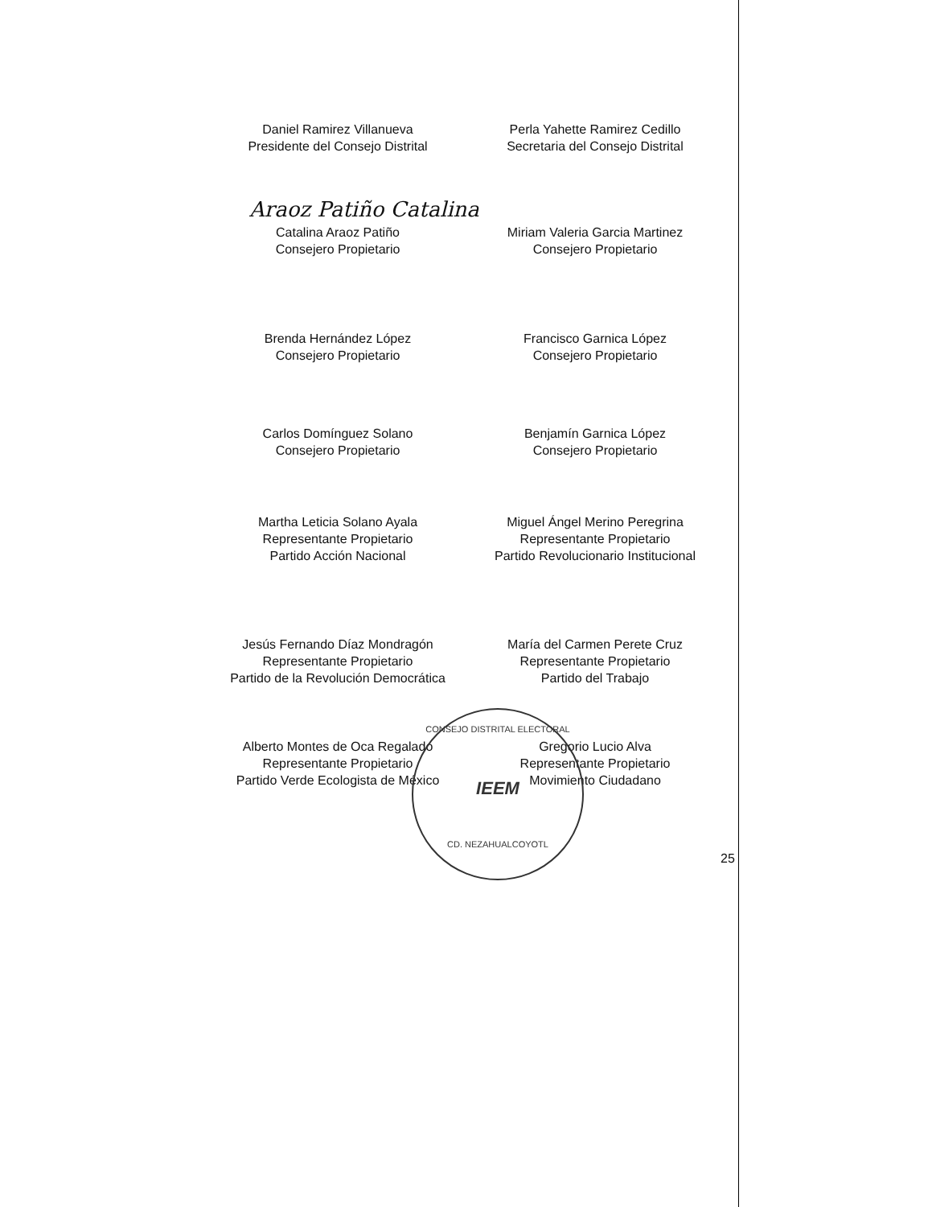Araoz Patiño Catalina
Daniel Ramirez Villanueva
Presidente del Consejo Distrital
Perla Yahette Ramirez Cedillo
Secretaria del Consejo Distrital
Catalina Araoz Patiño
Consejero Propietario
Miriam Valeria Garcia Martinez
Consejero Propietario
Brenda Hernández López
Consejero Propietario
Francisco Garnica López
Consejero Propietario
Carlos Domínguez Solano
Consejero Propietario
Benjamín Garnica López
Consejero Propietario
Martha Leticia Solano Ayala
Representante Propietario
Partido Acción Nacional
Miguel Ángel Merino Peregrina
Representante Propietario
Partido Revolucionario Institucional
Jesús Fernando Díaz Mondragón
Representante Propietario
Partido de la Revolución Democrática
María del Carmen Perete Cruz
Representante Propietario
Partido del Trabajo
Alberto Montes de Oca Regalado
Representante Propietario
Partido Verde Ecologista de México
Gregorio Lucio Alva
Representante Propietario
Movimiento Ciudadano
CONSEJO DISTRITAL ELECTORAL
IEEM
CD. NEZAHUALCOYOTL
25